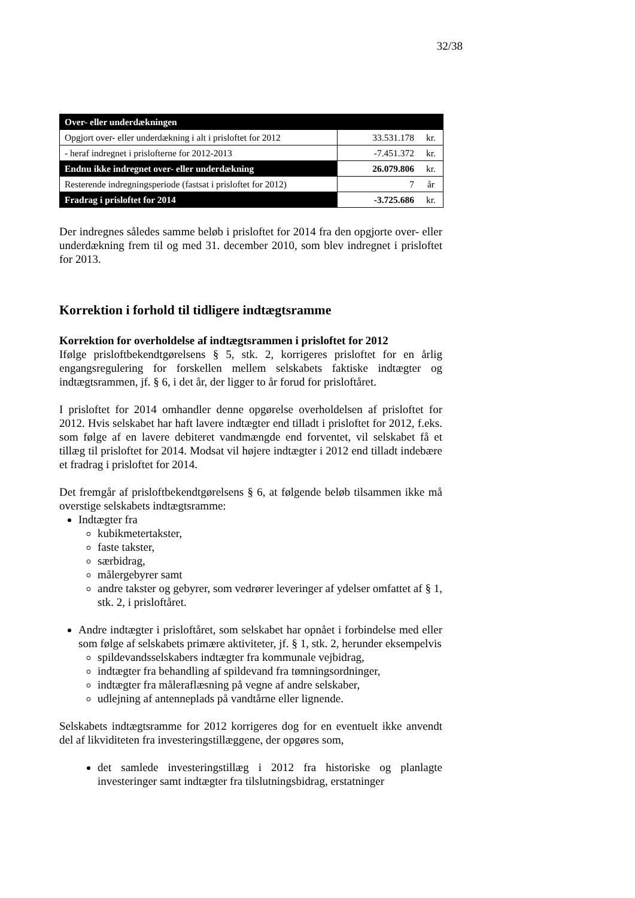32/38
| Over- eller underdækningen | | |
| Opgjort over- eller underdækning i alt i prisloftet for 2012 | 33.531.178 | kr. |
| - heraf indregnet i prislofterne for 2012-2013 | -7.451.372 | kr. |
| Endnu ikke indregnet over- eller underdækning | 26.079.806 | kr. |
| Resterende indregningsperiode (fastsat i prisloftet for 2012) | 7 | år |
| Fradrag i prisloftet for 2014 | -3.725.686 | kr. |
Der indregnes således samme beløb i prisloftet for 2014 fra den opgjorte over- eller underdækning frem til og med 31. december 2010, som blev indregnet i prisloftet for 2013.
Korrektion i forhold til tidligere indtægtsramme
Korrektion for overholdelse af indtægtsrammen i prisloftet for 2012
Ifølge prisloftbekendtgørelsens § 5, stk. 2, korrigeres prisloftet for en årlig engangsregulering for forskellen mellem selskabets faktiske indtægter og indtægtsrammen, jf. § 6, i det år, der ligger to år forud for prisloftåret.
I prisloftet for 2014 omhandler denne opgørelse overholdelsen af prisloftet for 2012. Hvis selskabet har haft lavere indtægter end tilladt i prisloftet for 2012, f.eks. som følge af en lavere debiteret vandmængde end forventet, vil selskabet få et tillæg til prisloftet for 2014. Modsat vil højere indtægter i 2012 end tilladt indebære et fradrag i prisloftet for 2014.
Det fremgår af prisloftbekendtgørelsens § 6, at følgende beløb tilsammen ikke må overstige selskabets indtægtsramme:
Indtægter fra
kubikmetertakster,
faste takster,
særbidrag,
målergebyrer samt
andre takster og gebyrer, som vedrører leveringer af ydelser omfattet af § 1, stk. 2, i prisloftåret.
Andre indtægter i prisloftåret, som selskabet har opnået i forbindelse med eller som følge af selskabets primære aktiviteter, jf. § 1, stk. 2, herunder eksempelvis
spildevandsselskabers indtægter fra kommunale vejbidrag,
indtægter fra behandling af spildevand fra tømningsordninger,
indtægter fra måleraflæsning på vegne af andre selskaber,
udlejning af antenneplads på vandtårne eller lignende.
Selskabets indtægtsramme for 2012 korrigeres dog for en eventuelt ikke anvendt del af likviditeten fra investeringstillæggene, der opgøres som,
det samlede investeringstillæg i 2012 fra historiske og planlagte investeringer samt indtægter fra tilslutningsbidrag, erstatninger